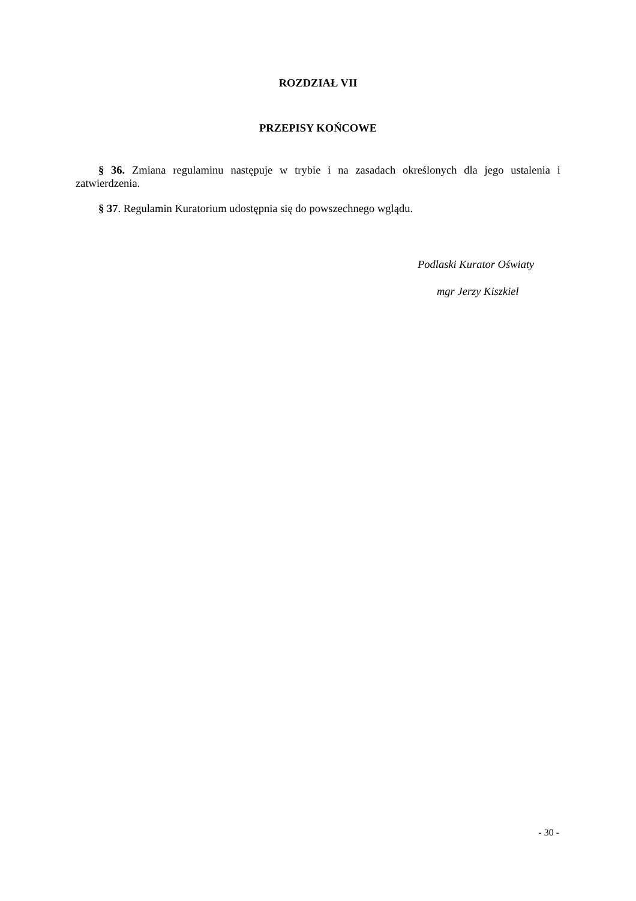ROZDZIAŁ VII
PRZEPISY KOŃCOWE
§ 36. Zmiana regulaminu następuje w trybie i na zasadach określonych dla jego ustalenia i zatwierdzenia.
§ 37. Regulamin Kuratorium udostępnia się do powszechnego wglądu.
Podlaski Kurator Oświaty
mgr Jerzy Kiszkiel
- 30 -